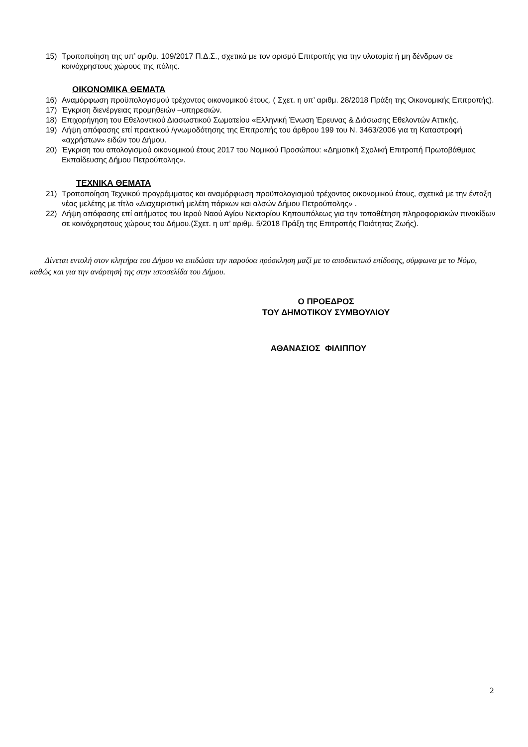15) Τροποποίηση της υπ’ αριθμ. 109/2017 Π.Δ.Σ., σχετικά με τον ορισμό Επιτροπής για την υλοτομία ή μη δένδρων σε κοινόχρηστους χώρους της πόλης.
ΟΙΚΟΝΟΜΙΚΑ ΘΕΜΑΤΑ
16) Αναμόρφωση προϋπολογισμού τρέχοντος οικονομικού έτους. ( Σχετ. η υπ’ αριθμ. 28/2018 Πράξη της Οικονομικής Επιτροπής).
17) Έγκριση διενέργειας προμηθειών –υπηρεσιών.
18) Επιχορήγηση του Εθελοντικού Διασωστικού Σωματείου «Ελληνική Ένωση Έρευνας & Διάσωσης Εθελοντών Αττικής.
19) Λήψη απόφασης επί πρακτικού /γνωμοδότησης της Επιτροπής του άρθρου 199 του Ν. 3463/2006 για τη Καταστροφή «αχρήστων» ειδών του Δήμου.
20) Έγκριση του απολογισμού οικονομικού έτους 2017 του Νομικού Προσώπου: «Δημοτική Σχολική Επιτροπή Πρωτοβάθμιας Εκπαίδευσης Δήμου Πετρούπολης».
ΤΕΧΝΙΚΑ ΘΕΜΑΤΑ
21) Τροποποίηση Τεχνικού προγράμματος και αναμόρφωση προϋπολογισμού τρέχοντος οικονομικού έτους, σχετικά με την ένταξη νέας μελέτης με τίτλο «Διαχειριστική μελέτη πάρκων και αλσών Δήμου Πετρούπολης» .
22) Λήψη απόφασης επί αιτήματος του Ιερού Ναού Αγίου Νεκταρίου Κηπουπόλεως για την τοποθέτηση πληροφοριακών πινακίδων σε κοινόχρηστους χώρους του Δήμου.(Σχετ. η υπ’ αριθμ. 5/2018 Πράξη της Επιτροπής Ποιότητας Ζωής).
Δίνεται εντολή στον κλητήρα του Δήμου να επιδώσει την παρούσα πρόσκληση μαζί με το αποδεικτικό επίδοσης, σύμφωνα με το Νόμο, καθώς και για την ανάρτησή της στην ιστοσελίδα του Δήμου.
Ο ΠΡΟΕΔΡΟΣ
ΤΟΥ ΔΗΜΟΤΙΚΟΥ ΣΥΜΒΟΥΛΙΟΥ
ΑΘΑΝΑΣΙΟΣ ΦΙΛΙΠΠΟΥ
2